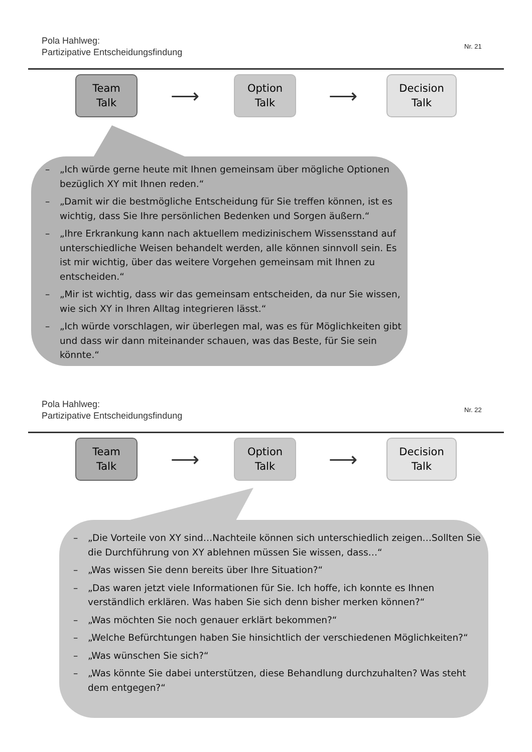Pola Hahlweg:
Partizipative Entscheidungsfindung
Nr. 21
Team
Talk
⟶
Option
Talk
⟶
Decision
Talk
– „Ich würde gerne heute mit Ihnen gemeinsam über mögliche Optionen bezüglich XY mit Ihnen reden.“
– „Damit wir die bestmögliche Entscheidung für Sie treffen können, ist es wichtig, dass Sie Ihre persönlichen Bedenken und Sorgen äußern.“
– „Ihre Erkrankung kann nach aktuellem medizinischem Wissensstand auf unterschiedliche Weisen behandelt werden, alle können sinnvoll sein. Es ist mir wichtig, über das weitere Vorgehen gemeinsam mit Ihnen zu entscheiden.“
– „Mir ist wichtig, dass wir das gemeinsam entscheiden, da nur Sie wissen, wie sich XY in Ihren Alltag integrieren lässt.“
– „Ich würde vorschlagen, wir überlegen mal, was es für Möglichkeiten gibt und dass wir dann miteinander schauen, was das Beste, für Sie sein könnte.“
Pola Hahlweg:
Partizipative Entscheidungsfindung
Nr. 22
Team
Talk
⟶
Option
Talk
⟶
Decision
Talk
– „Die Vorteile von XY sind…Nachteile können sich unterschiedlich zeigen…Sollten Sie die Durchführung von XY ablehnen müssen Sie wissen, dass…“
– „Was wissen Sie denn bereits über Ihre Situation?“
– „Das waren jetzt viele Informationen für Sie. Ich hoffe, ich konnte es Ihnen verständlich erklären. Was haben Sie sich denn bisher merken können?“
– „Was möchten Sie noch genauer erklärt bekommen?“
– „Welche Befürchtungen haben Sie hinsichtlich der verschiedenen Möglichkeiten?“
– „Was wünschen Sie sich?“
– „Was könnte Sie dabei unterstützen, diese Behandlung durchzuhalten? Was steht dem entgegen?“